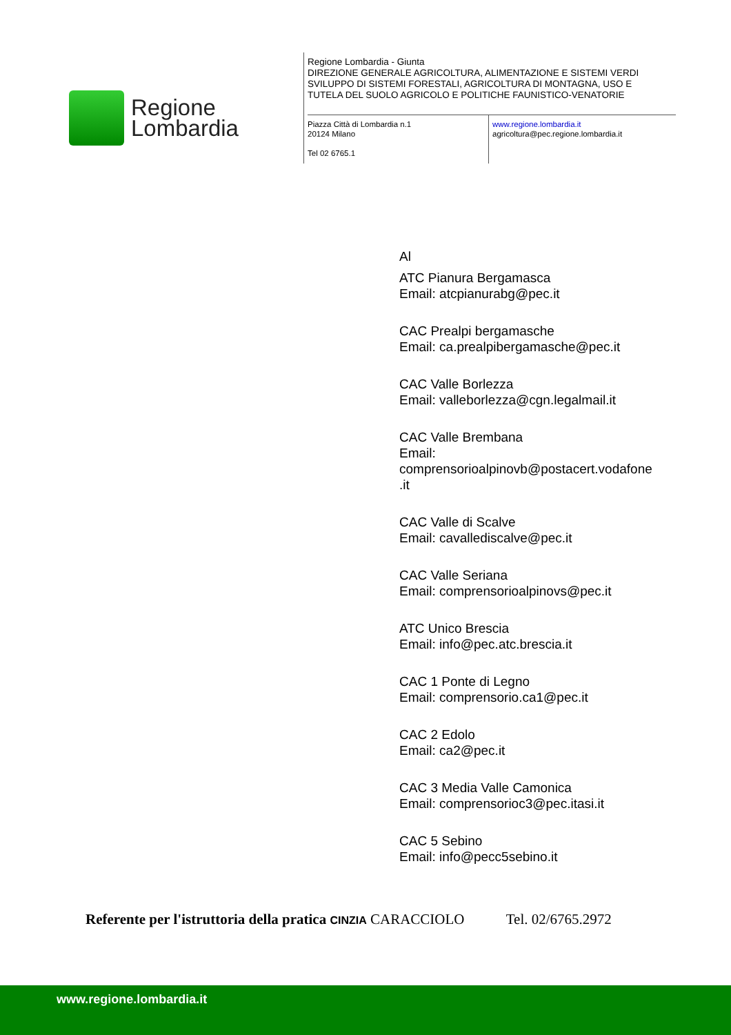Regione
Lombardia
Regione Lombardia - Giunta
DIREZIONE GENERALE AGRICOLTURA, ALIMENTAZIONE E SISTEMI VERDI
SVILUPPO DI SISTEMI FORESTALI, AGRICOLTURA DI MONTAGNA, USO E
TUTELA DEL SUOLO AGRICOLO E POLITICHE FAUNISTICO-VENATORIE
Piazza Città di Lombardia n.1
20124 Milano
Tel 02 6765.1
www.regione.lombardia.it
agricoltura@pec.regione.lombardia.it
Al
ATC Pianura Bergamasca
Email: atcpianurabg@pec.it
CAC Prealpi bergamasche
Email: ca.prealpibergamasche@pec.it
CAC Valle Borlezza
Email: valleborlezza@cgn.legalmail.it
CAC Valle Brembana
Email:
comprensorioalpinovb@postacert.vodafone
.it
CAC Valle di Scalve
Email: cavallediscalve@pec.it
CAC Valle Seriana
Email: comprensorioalpinovs@pec.it
ATC Unico Brescia
Email: info@pec.atc.brescia.it
CAC 1 Ponte di Legno
Email: comprensorio.ca1@pec.it
CAC 2 Edolo
Email: ca2@pec.it
CAC 3 Media Valle Camonica
Email: comprensorioc3@pec.itasi.it
CAC 5 Sebino
Email: info@pecc5sebino.it
Referente per l'istruttoria della pratica CINZIA CARACCIOLO Tel. 02/6765.2972
www.regione.lombardia.it